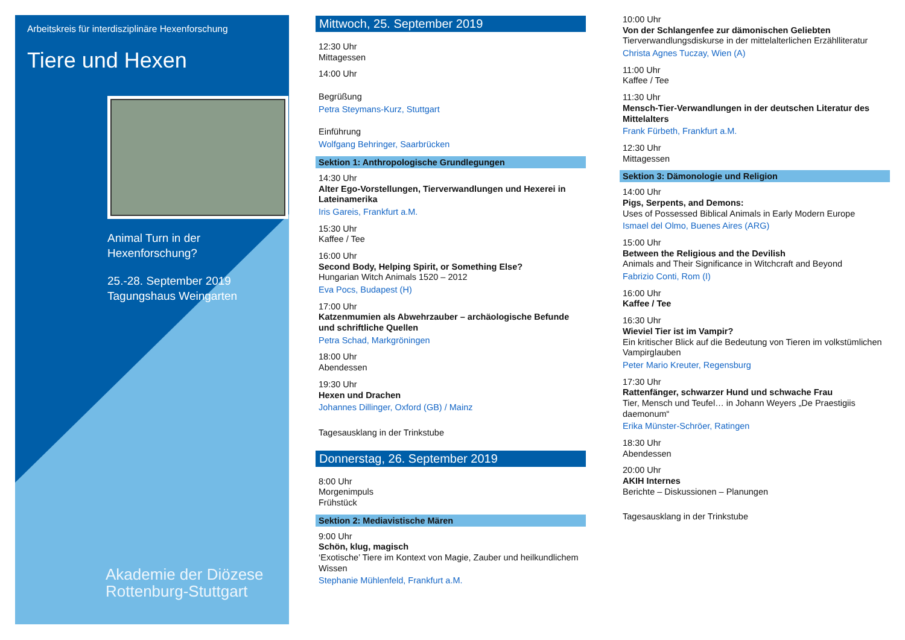Arbeitskreis für interdisziplinäre Hexenforschung
Tiere und Hexen
Animal Turn in der
Hexenforschung?
25.-28. September 2019
Tagungshaus Weingarten
Akademie der Diözese
Rottenburg-Stuttgart
Mittwoch, 25. September 2019
12:30 Uhr
Mittagessen
14:00 Uhr
Begrüßung
Petra Steymans-Kurz, Stuttgart
Einführung
Wolfgang Behringer, Saarbrücken
Sektion 1: Anthropologische Grundlegungen
14:30 Uhr
Alter Ego-Vorstellungen, Tierverwandlungen und Hexerei in Lateinamerika
Iris Gareis, Frankfurt a.M.
15:30 Uhr
Kaffee / Tee
16:00 Uhr
Second Body, Helping Spirit, or Something Else?
Hungarian Witch Animals 1520 – 2012
Eva Pocs, Budapest (H)
17:00 Uhr
Katzenmumien als Abwehrzauber – archäologische Befunde und schriftliche Quellen
Petra Schad, Markgröningen
18:00 Uhr
Abendessen
19:30 Uhr
Hexen und Drachen
Johannes Dillinger, Oxford (GB) / Mainz
Tagesausklang in der Trinkstube
Donnerstag, 26. September 2019
8:00 Uhr
Morgenimpuls
Frühstück
Sektion 2: Mediavistische Mären
9:00 Uhr
Schön, klug, magisch
‘Exotische’ Tiere im Kontext von Magie, Zauber und heilkundlichem Wissen
Stephanie Mühlenfeld, Frankfurt a.M.
10:00 Uhr
Von der Schlangenfee zur dämonischen Geliebten
Tierverwandlungsdiskurse in der mittelalterlichen Erzählliteratur
Christa Agnes Tuczay, Wien (A)
11:00 Uhr
Kaffee / Tee
11:30 Uhr
Mensch-Tier-Verwandlungen in der deutschen Literatur des Mittelalters
Frank Fürbeth, Frankfurt a.M.
12:30 Uhr
Mittagessen
Sektion 3: Dämonologie und Religion
14:00 Uhr
Pigs, Serpents, and Demons:
Uses of Possessed Biblical Animals in Early Modern Europe
Ismael del Olmo, Buenes Aires (ARG)
15:00 Uhr
Between the Religious and the Devilish
Animals and Their Significance in Witchcraft and Beyond
Fabrizio Conti, Rom (I)
16:00 Uhr
Kaffee / Tee
16:30 Uhr
Wieviel Tier ist im Vampir?
Ein kritischer Blick auf die Bedeutung von Tieren im volkstümlichen Vampirglauben
Peter Mario Kreuter, Regensburg
17:30 Uhr
Rattenfänger, schwarzer Hund und schwache Frau
Tier, Mensch und Teufel… in Johann Weyers „De Praestigiis daemonum“Erika Münster-Schröer, Ratingen
18:30 Uhr
Abendessen
20:00 Uhr
AKIH Internes
Berichte – Diskussionen – Planungen
Tagesausklang in der Trinkstube